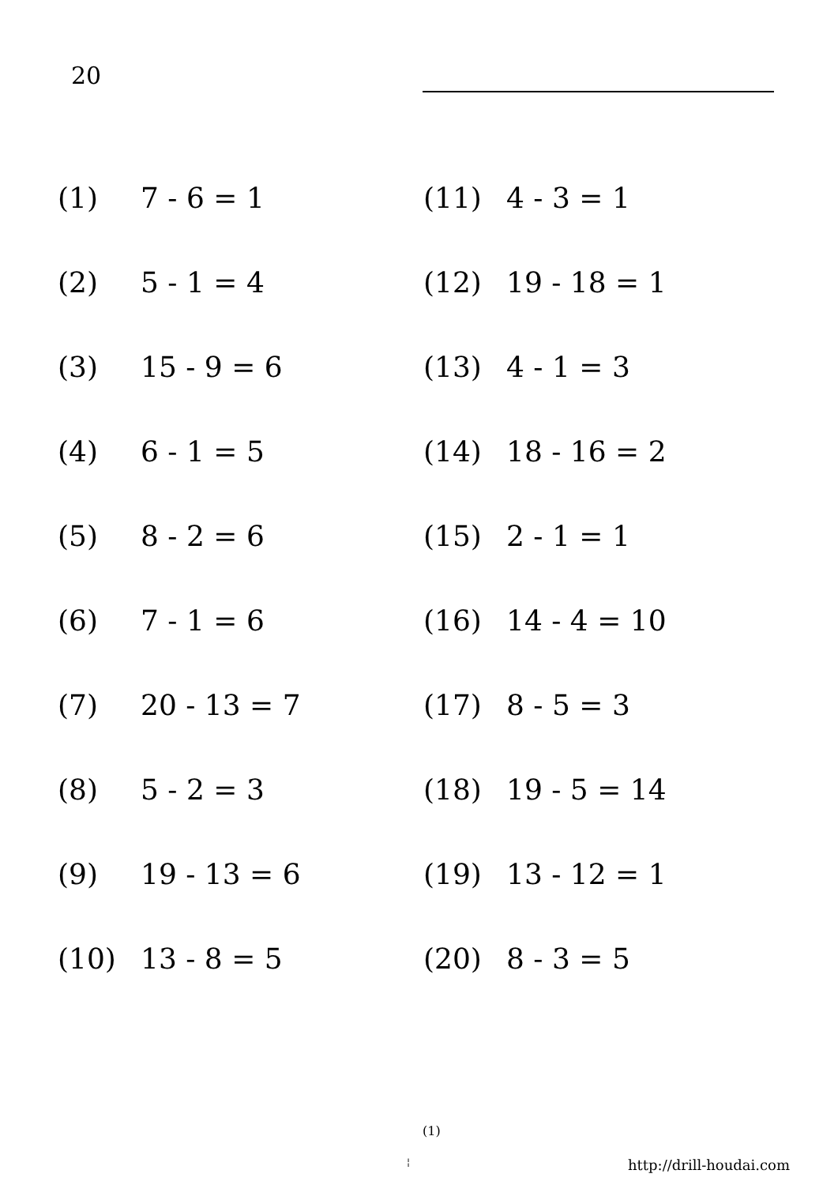20
(1) 7 - 6 = 1
(2) 5 - 1 = 4
(3) 15 - 9 = 6
(4) 6 - 1 = 5
(5) 8 - 2 = 6
(6) 7 - 1 = 6
(7) 20 - 13 = 7
(8) 5 - 2 = 3
(9) 19 - 13 = 6
(10) 13 - 8 = 5
(11) 4 - 3 = 1
(12) 19 - 18 = 1
(13) 4 - 1 = 3
(14) 18 - 16 = 2
(15) 2 - 1 = 1
(16) 14 - 4 = 10
(17) 8 - 5 = 3
(18) 19 - 5 = 14
(19) 13 - 12 = 1
(20) 8 - 3 = 5
(1)
¦ http://drill-houdai.com